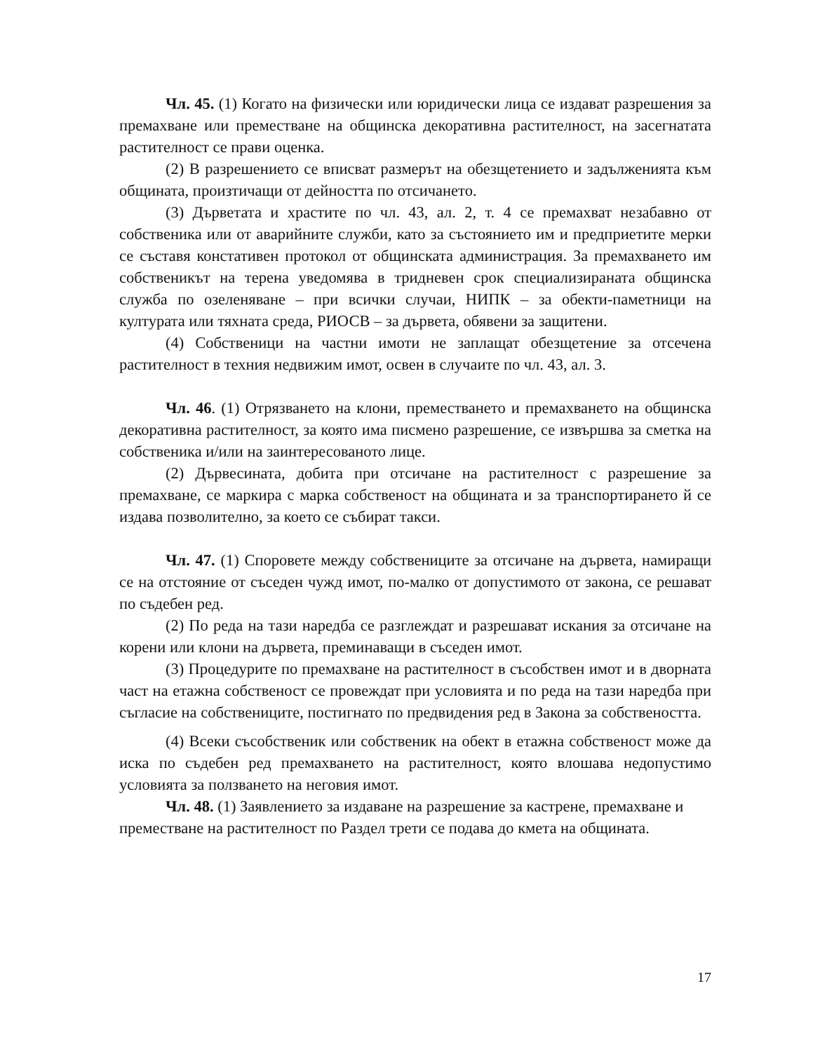Чл. 45. (1) Когато на физически или юридически лица се издават разрешения за премахване или преместване на общинска декоративна растителност, на засегнатата растителност се прави оценка.
(2) В разрешението се вписват размерът на обезщетението и задълженията към общината, произтичащи от дейността по отсичането.
(3) Дърветата и храстите по чл. 43, ал. 2, т. 4 се премахват незабавно от собственика или от аварийните служби, като за състоянието им и предприетите мерки се съставя констативен протокол от общинската администрация. За премахването им собственикът на терена уведомява в тридневен срок специализираната общинска служба по озеленяване – при всички случаи, НИПК – за обекти-паметници на културата или тяхната среда, РИОСВ – за дървета, обявени за защитени.
(4) Собственици на частни имоти не заплащат обезщетение за отсечена растителност в техния недвижим имот, освен в случаите по чл. 43, ал. 3.
Чл. 46. (1) Отрязването на клони, преместването и премахването на общинска декоративна растителност, за която има писмено разрешение, се извършва за сметка на собственика и/или на заинтересованото лице.
(2) Дървесината, добита при отсичане на растителност с разрешение за премахване, се маркира с марка собственост на общината и за транспортирането й се издава позволително, за което се събират такси.
Чл. 47. (1) Споровете между собствениците за отсичане на дървета, намиращи се на отстояние от съседен чужд имот, по-малко от допустимото от закона, се решават по съдебен ред.
(2) По реда на тази наредба се разглеждат и разрешават искания за отсичане на корени или клони на дървета, преминаващи в съседен имот.
(3) Процедурите по премахване на растителност в съсобствен имот и в дворната част на етажна собственост се провеждат при условията и по реда на тази наредба при съгласие на собствениците, постигнато по предвидения ред в Закона за собствеността.
(4) Всеки съсобственик или собственик на обект в етажна собственост може да иска по съдебен ред премахването на растителност, която влошава недопустимо условията за ползването на неговия имот.
Чл. 48. (1) Заявлението за издаване на разрешение за кастрене, премахване и преместване на растителност по Раздел трети се подава до кмета на общината.
17